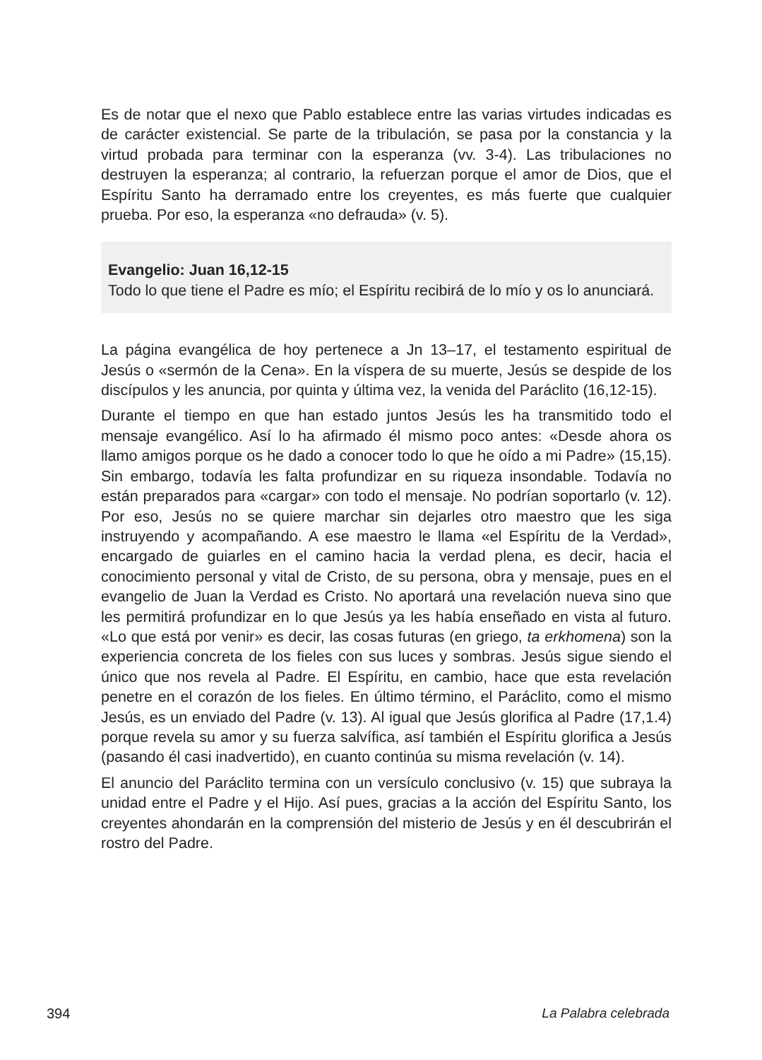Es de notar que el nexo que Pablo establece entre las varias virtudes indicadas es de carácter existencial. Se parte de la tribulación, se pasa por la constancia y la virtud probada para terminar con la esperanza (vv. 3-4). Las tribulaciones no destruyen la esperanza; al contrario, la refuerzan porque el amor de Dios, que el Espíritu Santo ha derramado entre los creyentes, es más fuerte que cualquier prueba. Por eso, la esperanza «no defrauda» (v. 5).
Evangelio: Juan 16,12-15
Todo lo que tiene el Padre es mío; el Espíritu recibirá de lo mío y os lo anunciará.
La página evangélica de hoy pertenece a Jn 13–17, el testamento espiritual de Jesús o «sermón de la Cena». En la víspera de su muerte, Jesús se despide de los discípulos y les anuncia, por quinta y última vez, la venida del Paráclito (16,12-15).
Durante el tiempo en que han estado juntos Jesús les ha transmitido todo el mensaje evangélico. Así lo ha afirmado él mismo poco antes: «Desde ahora os llamo amigos porque os he dado a conocer todo lo que he oído a mi Padre» (15,15). Sin embargo, todavía les falta profundizar en su riqueza insondable. Todavía no están preparados para «cargar» con todo el mensaje. No podrían soportarlo (v. 12). Por eso, Jesús no se quiere marchar sin dejarles otro maestro que les siga instruyendo y acompañando. A ese maestro le llama «el Espíritu de la Verdad», encargado de guiarles en el camino hacia la verdad plena, es decir, hacia el conocimiento personal y vital de Cristo, de su persona, obra y mensaje, pues en el evangelio de Juan la Verdad es Cristo. No aportará una revelación nueva sino que les permitirá profundizar en lo que Jesús ya les había enseñado en vista al futuro. «Lo que está por venir» es decir, las cosas futuras (en griego, ta erkhomena) son la experiencia concreta de los fieles con sus luces y sombras. Jesús sigue siendo el único que nos revela al Padre. El Espíritu, en cambio, hace que esta revelación penetre en el corazón de los fieles. En último término, el Paráclito, como el mismo Jesús, es un enviado del Padre (v. 13). Al igual que Jesús glorifica al Padre (17,1.4) porque revela su amor y su fuerza salvífica, así también el Espíritu glorifica a Jesús (pasando él casi inadvertido), en cuanto continúa su misma revelación (v. 14).
El anuncio del Paráclito termina con un versículo conclusivo (v. 15) que subraya la unidad entre el Padre y el Hijo. Así pues, gracias a la acción del Espíritu Santo, los creyentes ahondarán en la comprensión del misterio de Jesús y en él descubrirán el rostro del Padre.
394 La Palabra celebrada